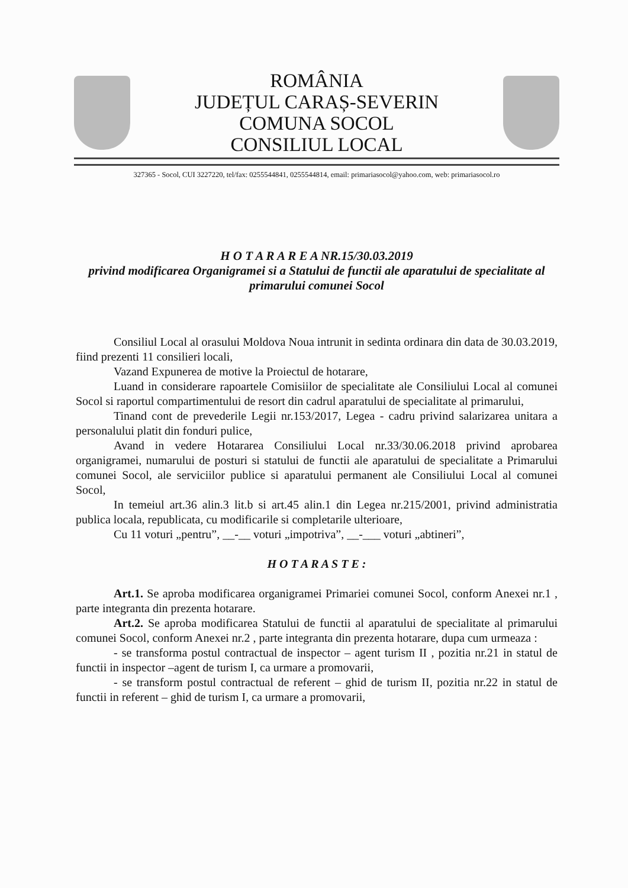ROMÂNIA
JUDEȚUL CARAȘ-SEVERIN
COMUNA SOCOL
CONSILIUL LOCAL
327365 - Socol, CUI 3227220, tel/fax: 0255544841, 0255544814, email: primariasocol@yahoo.com, web: primariasocol.ro
H O T A R A R E A NR.15/30.03.2019
privind modificarea Organigramei si a Statului de functii ale aparatului de specialitate al primarului comunei Socol
Consiliul Local al orasului Moldova Noua intrunit in sedinta ordinara din data de 30.03.2019, fiind prezenti 11 consilieri locali,
Vazand Expunerea de motive la Proiectul de hotarare,
Luand in considerare rapoartele Comisiilor de specialitate ale Consiliului Local al comunei Socol si raportul compartimentului de resort din cadrul aparatului de specialitate al primarului,
Tinand cont de prevederile Legii nr.153/2017, Legea - cadru privind salarizarea unitara a personalului platit din fonduri pulice,
Avand in vedere Hotararea Consiliului Local nr.33/30.06.2018 privind aprobarea organigramei, numarului de posturi si statului de functii ale aparatului de specialitate a Primarului comunei Socol, ale serviciilor publice si aparatului permanent ale Consiliului Local al comunei Socol,
In temeiul art.36 alin.3 lit.b si art.45 alin.1 din Legea nr.215/2001, privind administratia publica locala, republicata, cu modificarile si completarile ulterioare,
Cu 11 voturi „pentru”, __-__ voturi „impotriva”, __-___ voturi „abtineri”,
H O T A R A S T E :
Art.1. Se aproba modificarea organigramei Primariei comunei Socol, conform Anexei nr.1 , parte integranta din prezenta hotarare.
Art.2. Se aproba modificarea Statului de functii al aparatului de specialitate al primarului comunei Socol, conform Anexei nr.2 , parte integranta din prezenta hotarare, dupa cum urmeaza :
- se transforma postul contractual de inspector – agent turism II , pozitia nr.21 in statul de functii in inspector –agent de turism I, ca urmare a promovarii,
- se transform postul contractual de referent – ghid de turism II, pozitia nr.22 in statul de functii in referent – ghid de turism I, ca urmare a promovarii,